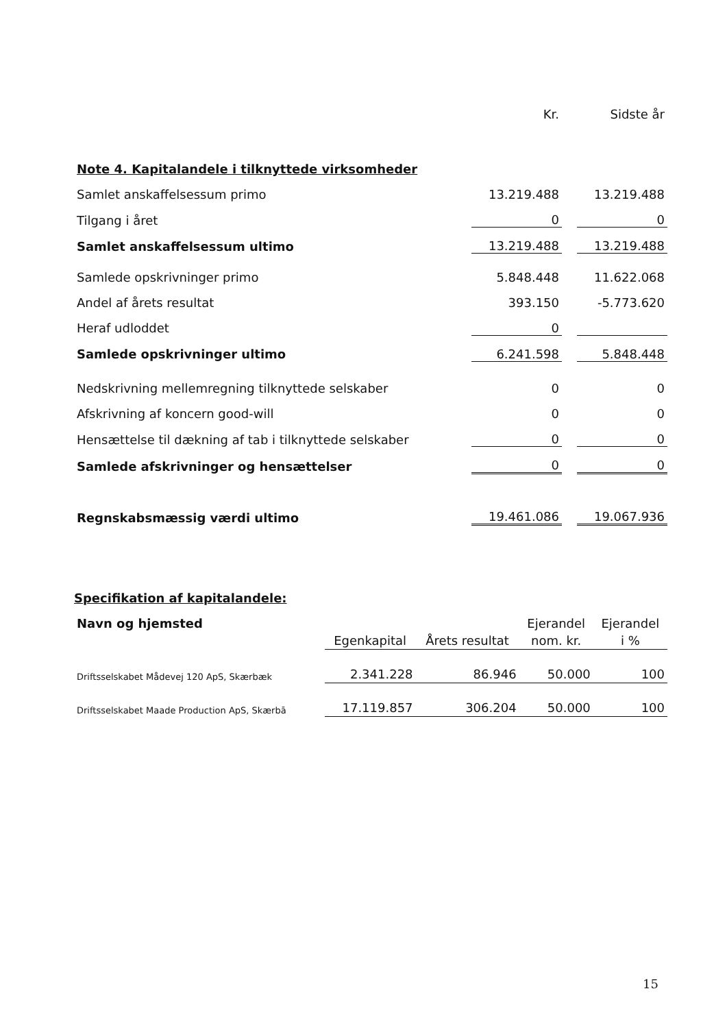| | Kr. | | Sidste år |
| Note 4. Kapitalandele i tilknyttede virksomheder | | | |
| Samlet anskaffelsessum primo | 13.219.488 | | 13.219.488 |
| Tilgang i året | 0 | | 0 |
| Samlet anskaffelsessum ultimo | 13.219.488 | | 13.219.488 |
| Samlede opskrivninger primo | 5.848.448 | | 11.622.068 |
| Andel af årets resultat | 393.150 | | -5.773.620 |
| Heraf udloddet | 0 | | |
| Samlede opskrivninger ultimo | 6.241.598 | | 5.848.448 |
| Nedskrivning mellemregning tilknyttede selskaber | 0 | | 0 |
| Afskrivning af koncern good-will | 0 | | 0 |
| Hensættelse til dækning af tab i tilknyttede selskaber | 0 | | 0 |
| Samlede afskrivninger og hensættelser | 0 | | 0 |
| Regnskabsmæssig værdi ultimo | 19.461.086 | | 19.067.936 |
Specifikation af kapitalandele:
| Navn og hjemsted | | | Ejerandel | Ejerandel |
| --- | --- | --- | --- | --- |
| | Egenkapital | Årets resultat | nom. kr. | i % |
| Driftsselskabet Mådevej 120 ApS, Skærbæk | 2.341.228 | 86.946 | 50.000 | 100 |
| Driftsselskabet Maade Production ApS, Skærbā | 17.119.857 | 306.204 | 50.000 | 100 |
15